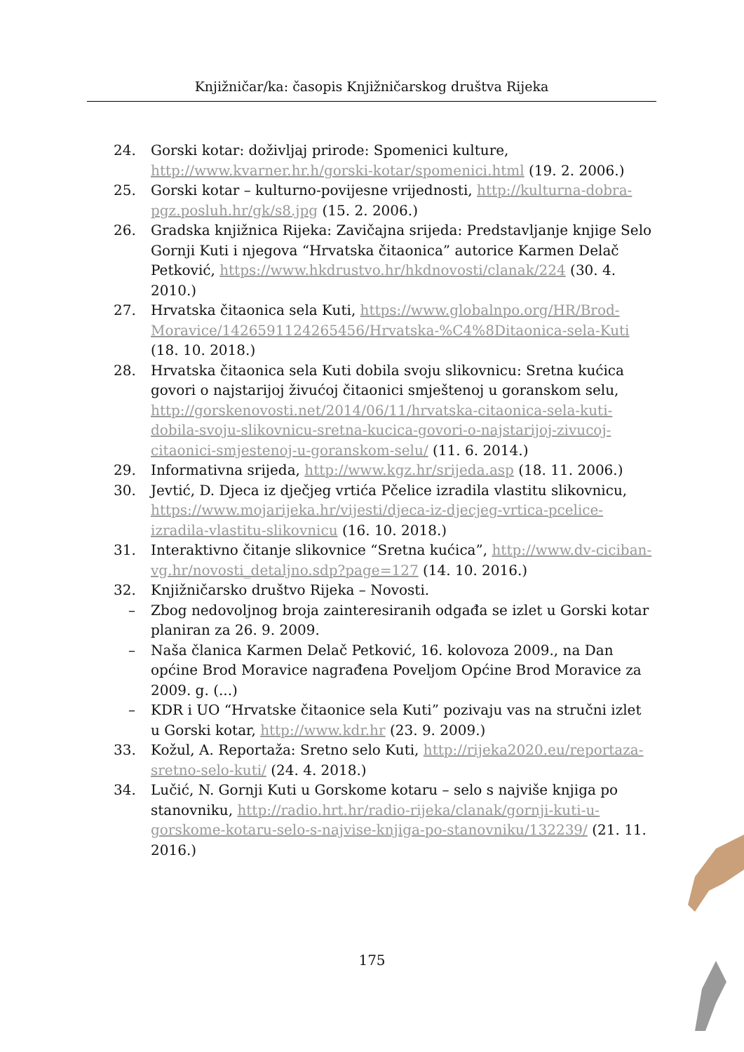Knjižničar/ka: časopis Knjižničarskog društva Rijeka
24. Gorski kotar: doživljaj prirode: Spomenici kulture, http://www.kvarner.hr.h/gorski-kotar/spomenici.html (19. 2. 2006.)
25. Gorski kotar – kulturno-povijesne vrijednosti, http://kulturna-dobra-pgz.posluh.hr/gk/s8.jpg (15. 2. 2006.)
26. Gradska knjižnica Rijeka: Zavičajna srijeda: Predstavljanje knjige Selo Gornji Kuti i njegova “Hrvatska čitaonica” autorice Karmen Delač Petković, https://www.hkdrustvo.hr/hkdnovosti/clanak/224 (30. 4. 2010.)
27. Hrvatska čitaonica sela Kuti, https://www.globalnpo.org/HR/Brod-Moravice/1426591124265456/Hrvatska-%C4%8Ditaonica-sela-Kuti (18. 10. 2018.)
28. Hrvatska čitaonica sela Kuti dobila svoju slikovnicu: Sretna kućica govori o najstarijoj živućoj čitaonici smještenoj u goranskom selu, http://gorskenovosti.net/2014/06/11/hrvatska-citaonica-sela-kuti-dobila-svoju-slikovnicu-sretna-kucica-govori-o-najstarijoj-zivucoj-citaonici-smjestenoj-u-goranskom-selu/ (11. 6. 2014.)
29. Informativna srijeda, http://www.kgz.hr/srijeda.asp (18. 11. 2006.)
30. Jevtić, D. Djeca iz dječjeg vrtića Pčelice izradila vlastitu slikovnicu, https://www.mojarijeka.hr/vijesti/djeca-iz-djecjeg-vrtica-pcelice-izradila-vlastitu-slikovnicu (16. 10. 2018.)
31. Interaktivno čitanje slikovnice “Sretna kućica”, http://www.dv-ciciban-vg.hr/novosti_detaljno.sdp?page=127 (14. 10. 2016.)
32. Knjižničarsko društvo Rijeka – Novosti.
– Zbog nedovoljnog broja zainteresiranih odgađa se izlet u Gorski kotar planiran za 26. 9. 2009.
– Naša članica Karmen Delač Petković, 16. kolovoza 2009., na Dan općine Brod Moravice nagrađena Poveljom Općine Brod Moravice za 2009. g. (...)
– KDR i UO “Hrvatske čitaonice sela Kuti” pozivaju vas na stručni izlet u Gorski kotar, http://www.kdr.hr (23. 9. 2009.)
33. Kožul, A. Reportaža: Sretno selo Kuti, http://rijeka2020.eu/reportaza-sretno-selo-kuti/ (24. 4. 2018.)
34. Lučić, N. Gornji Kuti u Gorskome kotaru – selo s najviše knjiga po stanovniku, http://radio.hrt.hr/radio-rijeka/clanak/gornji-kuti-u-gorskome-kotaru-selo-s-najvise-knjiga-po-stanovniku/132239/ (21. 11. 2016.)
175